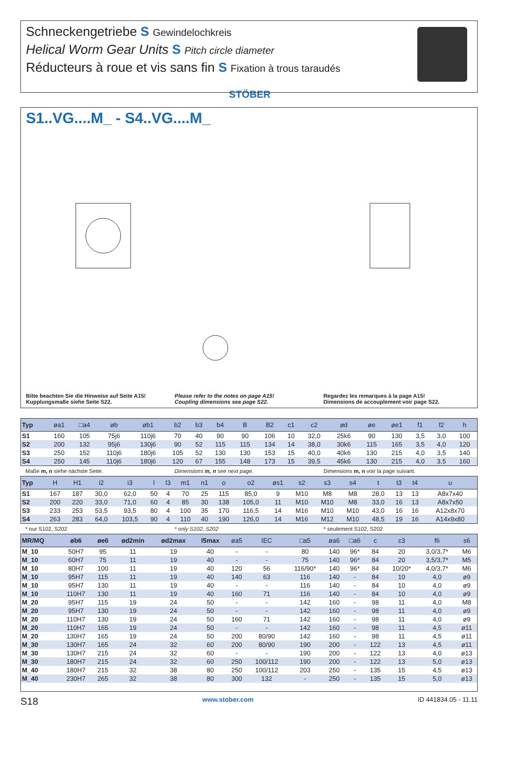Schneckengetriebe S Gewindelochkreis
Helical Worm Gear Units S Pitch circle diameter
Réducteurs à roue et vis sans fin S Fixation à trous taraudés
STÖBER
S1..VG....M_ - S4..VG....M_
Bitte beachten Sie die Hinweise auf Seite A15!
Kupplungsmaße siehe Seite S22.
Please refer to the notes on page A15!
Coupling dimensions see page S22.
Regardez les remarques à la page A15!
Dimensions de accouplement voir page S22.
| Typ | øa1 | □a4 | øb | øb1 | b2 | b3 | b4 | B | B2 | c1 | c2 | ød | øe | øe1 | f1 | f2 | h |
| --- | --- | --- | --- | --- | --- | --- | --- | --- | --- | --- | --- | --- | --- | --- | --- | --- | --- |
| S1 | 160 | 105 | 75j6 | 110j6 | 70 | 40 | 90 | 90 | 106 | 10 | 32,0 | 25k6 | 90 | 130 | 3,5 | 3,0 | 100 |
| S2 | 200 | 132 | 95j6 | 130j6 | 90 | 52 | 115 | 115 | 134 | 14 | 38,0 | 30k6 | 115 | 165 | 3,5 | 4,0 | 120 |
| S3 | 250 | 152 | 110j6 | 180j6 | 105 | 52 | 130 | 130 | 153 | 15 | 40,0 | 40k6 | 130 | 215 | 4,0 | 3,5 | 140 |
| S4 | 250 | 145 | 110j6 | 180j6 | 120 | 67 | 155 | 148 | 173 | 15 | 39,5 | 45k6 | 130 | 215 | 4,0 | 3,5 | 160 |
Maße m, n siehe nächste Seite. Dimensions m, n see next page. Dimensions m, n voir la page suivant.
| Typ | H | H1 | i2 | i3 | l | l3 | m1 | n1 | o | o2 | øs1 | s2 | s3 | s4 | t | t3 | t4 | u |
| --- | --- | --- | --- | --- | --- | --- | --- | --- | --- | --- | --- | --- | --- | --- | --- | --- | --- | --- |
| S1 | 167 | 187 | 30,0 | 62,0 | 50 | 4 | 70 | 25 | 115 | 85,0 | 9 | M10 | M8 | M8 | 28,0 | 13 | 13 | A8x7x40 |
| S2 | 200 | 220 | 33,0 | 71,0 | 60 | 4 | 85 | 30 | 138 | 105,0 | 11 | M10 | M10 | M8 | 33,0 | 16 | 13 | A8x7x50 |
| S3 | 233 | 253 | 53,5 | 93,5 | 80 | 4 | 100 | 35 | 170 | 116,5 | 14 | M16 | M10 | M10 | 43,0 | 16 | 16 | A12x8x70 |
| S4 | 263 | 283 | 64,0 | 103,5 | 90 | 4 | 110 | 40 | 190 | 126,0 | 14 | M16 | M12 | M10 | 48,5 | 19 | 16 | A14x9x80 |
* nur S102, S202 * only S102, S202 * seulement S102, S202
| MR/MQ | øb6 | øe6 | ød2min | ød2max | l5max | øa5 | IEC | □a5 | øa6 | □a6 | c | c3 | f6 | s6 |
| --- | --- | --- | --- | --- | --- | --- | --- | --- | --- | --- | --- | --- | --- | --- |
| M_10 | 50H7 | 95 | 11 | 19 | 40 | - | - | 80 | 140 | 96* | 84 | 20 | 3,0/3,7* | M6 |
| M_10 | 60H7 | 75 | 11 | 19 | 40 | - | - | 75 | 140 | 96* | 84 | 20 | 3,5/3,7* | M5 |
| M_10 | 80H7 | 100 | 11 | 19 | 40 | 120 | 56 | 116/90* | 140 | 96* | 84 | 10/20* | 4,0/3,7* | M6 |
| M_10 | 95H7 | 115 | 11 | 19 | 40 | 140 | 63 | 116 | 140 | - | 84 | 10 | 4,0 | ø9 |
| M_10 | 95H7 | 130 | 11 | 19 | 40 | - | - | 116 | 140 | - | 84 | 10 | 4,0 | ø9 |
| M_10 | 110H7 | 130 | 11 | 19 | 40 | 160 | 71 | 116 | 140 | - | 84 | 10 | 4,0 | ø9 |
| M_20 | 95H7 | 115 | 19 | 24 | 50 | - | - | 142 | 160 | - | 98 | 11 | 4,0 | M8 |
| M_20 | 95H7 | 130 | 19 | 24 | 50 | - | - | 142 | 160 | - | 98 | 11 | 4,0 | ø9 |
| M_20 | 110H7 | 130 | 19 | 24 | 50 | 160 | 71 | 142 | 160 | - | 98 | 11 | 4,0 | ø9 |
| M_20 | 110H7 | 165 | 19 | 24 | 50 | - | - | 142 | 160 | - | 98 | 11 | 4,5 | ø11 |
| M_20 | 130H7 | 165 | 19 | 24 | 50 | 200 | 80/90 | 142 | 160 | - | 98 | 11 | 4,5 | ø11 |
| M_30 | 130H7 | 165 | 24 | 32 | 60 | 200 | 80/90 | 190 | 200 | - | 122 | 13 | 4,5 | ø11 |
| M_30 | 130H7 | 215 | 24 | 32 | 60 | - | - | 190 | 200 | - | 122 | 13 | 4,0 | ø13 |
| M_30 | 180H7 | 215 | 24 | 32 | 60 | 250 | 100/112 | 190 | 200 | - | 122 | 13 | 5,0 | ø13 |
| M_40 | 180H7 | 215 | 32 | 38 | 80 | 250 | 100/112 | 203 | 250 | - | 135 | 15 | 4,5 | ø13 |
| M_40 | 230H7 | 265 | 32 | 38 | 80 | 300 | 132 | - | 250 | - | 135 | 15 | 5,0 | ø13 |
S18 www.stober.com ID 441834.05 - 11.11